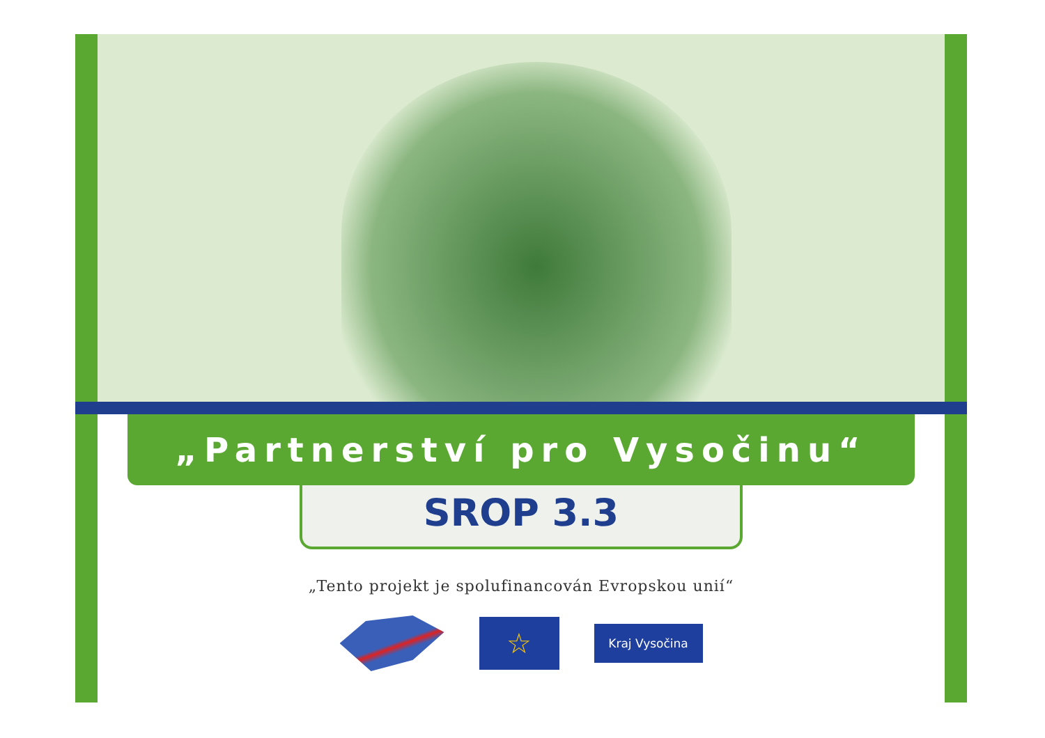„Partnerství pro Vysočinu“
SROP 3.3
„Tento projekt je spolufinancován Evropskou unií“
☆
Kraj Vysočina